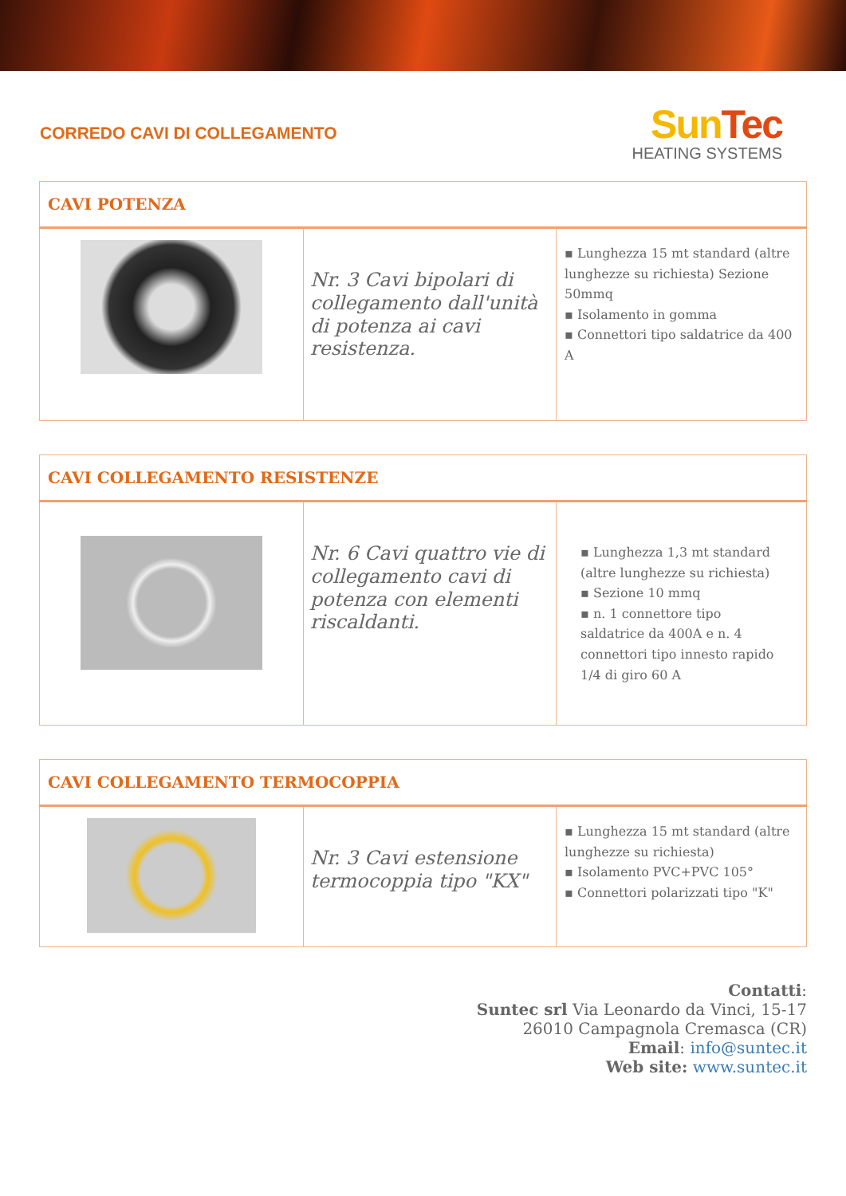CORREDO CAVI DI COLLEGAMENTO
Sun Tec
HEATING SYSTEMS
| CAVI POTENZA | | |
| | Nr. 3 Cavi bipolari di collegamento dall'unità di potenza ai cavi resistenza. | ▪ Lunghezza 15 mt standard (altre lunghezze su richiesta) Sezione 50mmq ▪ Isolamento in gomma ▪ Connettori tipo saldatrice da 400 A |
| CAVI COLLEGAMENTO RESISTENZE | | |
| | Nr. 6 Cavi quattro vie di collegamento cavi di potenza con elementi riscaldanti. | ▪ Lunghezza 1,3 mt standard (altre lunghezze su richiesta) ▪ Sezione 10 mmq ▪ n. 1 connettore tipo saldatrice da 400A e n. 4 connettori tipo innesto rapido 1/4 di giro 60 A |
| CAVI COLLEGAMENTO TERMOCOPPIA | | |
| | Nr. 3 Cavi estensione termocoppia tipo "KX" | ▪ Lunghezza 15 mt standard (altre lunghezze su richiesta) ▪ Isolamento PVC+PVC 105° ▪ Connettori polarizzati tipo "K" |
Contatti:
Suntec srl Via Leonardo da Vinci, 15-17
26010 Campagnola Cremasca (CR)
Email: info@suntec.it
Web site: www.suntec.it